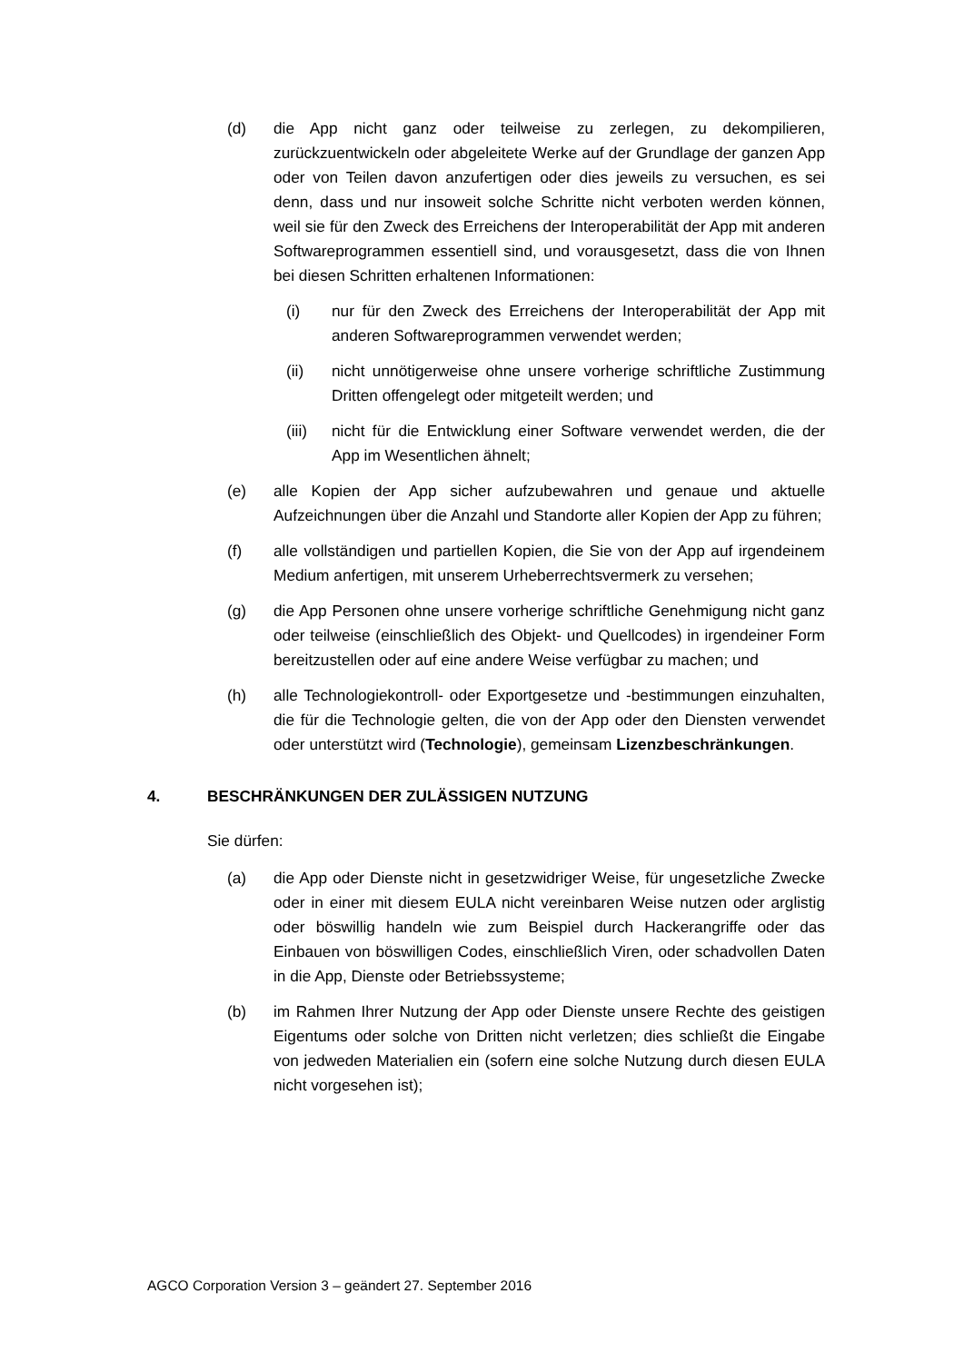(d) die App nicht ganz oder teilweise zu zerlegen, zu dekompilieren, zurückzuentwickeln oder abgeleitete Werke auf der Grundlage der ganzen App oder von Teilen davon anzufertigen oder dies jeweils zu versuchen, es sei denn, dass und nur insoweit solche Schritte nicht verboten werden können, weil sie für den Zweck des Erreichens der Interoperabilität der App mit anderen Softwareprogrammen essentiell sind, und vorausgesetzt, dass die von Ihnen bei diesen Schritten erhaltenen Informationen:
(i) nur für den Zweck des Erreichens der Interoperabilität der App mit anderen Softwareprogrammen verwendet werden;
(ii) nicht unnötigerweise ohne unsere vorherige schriftliche Zustimmung Dritten offengelegt oder mitgeteilt werden; und
(iii) nicht für die Entwicklung einer Software verwendet werden, die der App im Wesentlichen ähnelt;
(e) alle Kopien der App sicher aufzubewahren und genaue und aktuelle Aufzeichnungen über die Anzahl und Standorte aller Kopien der App zu führen;
(f) alle vollständigen und partiellen Kopien, die Sie von der App auf irgendeinem Medium anfertigen, mit unserem Urheberrechtsvermerk zu versehen;
(g) die App Personen ohne unsere vorherige schriftliche Genehmigung nicht ganz oder teilweise (einschließlich des Objekt- und Quellcodes) in irgendeiner Form bereitzustellen oder auf eine andere Weise verfügbar zu machen; und
(h) alle Technologiekontroll- oder Exportgesetze und -bestimmungen einzuhalten, die für die Technologie gelten, die von der App oder den Diensten verwendet oder unterstützt wird (Technologie), gemeinsam Lizenzbeschränkungen.
4. BESCHRÄNKUNGEN DER ZULÄSSIGEN NUTZUNG
Sie dürfen:
(a) die App oder Dienste nicht in gesetzwidriger Weise, für ungesetzliche Zwecke oder in einer mit diesem EULA nicht vereinbaren Weise nutzen oder arglistig oder böswillig handeln wie zum Beispiel durch Hackerangriffe oder das Einbauen von böswilligen Codes, einschließlich Viren, oder schadvollen Daten in die App, Dienste oder Betriebssysteme;
(b) im Rahmen Ihrer Nutzung der App oder Dienste unsere Rechte des geistigen Eigentums oder solche von Dritten nicht verletzen; dies schließt die Eingabe von jedweden Materialien ein (sofern eine solche Nutzung durch diesen EULA nicht vorgesehen ist);
AGCO Corporation Version 3 – geändert 27. September 2016